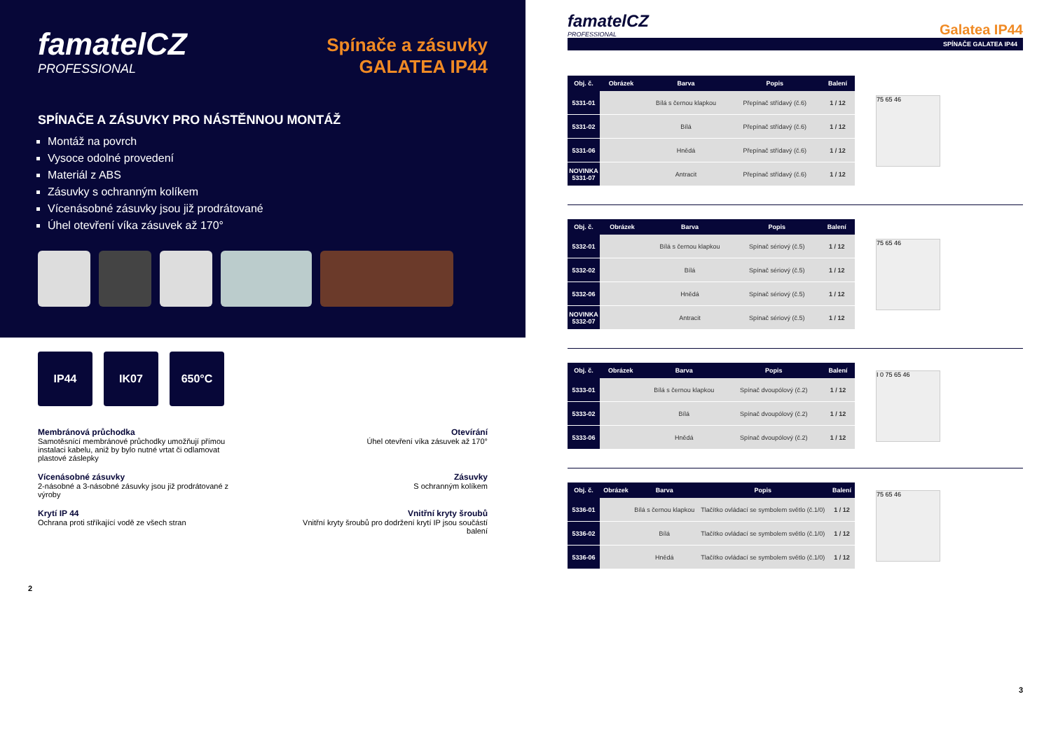famatelCZ
PROFESSIONAL
Spínače a zásuvky
GALATEA IP44
SPÍNAČE A ZÁSUVKY PRO NÁSTĚNNOU MONTÁŽ
Montáž na povrch
Vysoce odolné provedení
Materiál z ABS
Zásuvky s ochranným kolíkem
Vícenásobné zásuvky jsou již prodrátované
Úhel otevření víka zásuvek až 170°
IP44 IK07 650°C
Membránová průchodka
Samotěsnící membránové průchodky umožňují přímou instalaci kabelu, aniž by bylo nutné vrtat či odlamovat plastové záslepky
Otevírání
Úhel otevření víka zásuvek až 170°
Vícenásobné zásuvky
2-násobné a 3-násobné zásuvky jsou již prodrátované z výroby
Zásuvky
S ochranným kolíkem
Krytí IP 44
Ochrana proti stříkající vodě ze všech stran
Vnitřní kryty šroubů
Vnitřní kryty šroubů pro dodržení krytí IP jsou součástí balení
2
famatelCZ
PROFESSIONAL
Galatea IP44
SPÍNAČE GALATEA IP44
| Obj. č. | Obrázek | Barva | Popis | Balení |
| --- | --- | --- | --- | --- |
| 5331-01 | | Bílá s černou klapkou | Přepínač střídavý (č.6) | 1 / 12 |
| 5331-02 | | Bílá | Přepínač střídavý (č.6) | 1 / 12 |
| 5331-06 | | Hnědá | Přepínač střídavý (č.6) | 1 / 12 |
| NOVINKA 5331-07 | | Antracit | Přepínač střídavý (č.6) | 1 / 12 |
75 65 46
| Obj. č. | Obrázek | Barva | Popis | Balení |
| --- | --- | --- | --- | --- |
| 5332-01 | | Bílá s černou klapkou | Spínač sériový (č.5) | 1 / 12 |
| 5332-02 | | Bílá | Spínač sériový (č.5) | 1 / 12 |
| 5332-06 | | Hnědá | Spínač sériový (č.5) | 1 / 12 |
| NOVINKA 5332-07 | | Antracit | Spínač sériový (č.5) | 1 / 12 |
75 65 46
| Obj. č. | Obrázek | Barva | Popis | Balení |
| --- | --- | --- | --- | --- |
| 5333-01 | | Bílá s černou klapkou | Spínač dvoupólový (č.2) | 1 / 12 |
| 5333-02 | | Bílá | Spínač dvoupólový (č.2) | 1 / 12 |
| 5333-06 | | Hnědá | Spínač dvoupólový (č.2) | 1 / 12 |
I 0 75 65 46
| Obj. č. | Obrázek | Barva | Popis | Balení |
| --- | --- | --- | --- | --- |
| 5336-01 | | Bílá s černou klapkou | Tlačítko ovládací se symbolem světlo (č.1/0) | 1 / 12 |
| 5336-02 | | Bílá | Tlačítko ovládací se symbolem světlo (č.1/0) | 1 / 12 |
| 5336-06 | | Hnědá | Tlačítko ovládací se symbolem světlo (č.1/0) | 1 / 12 |
75 65 46
3